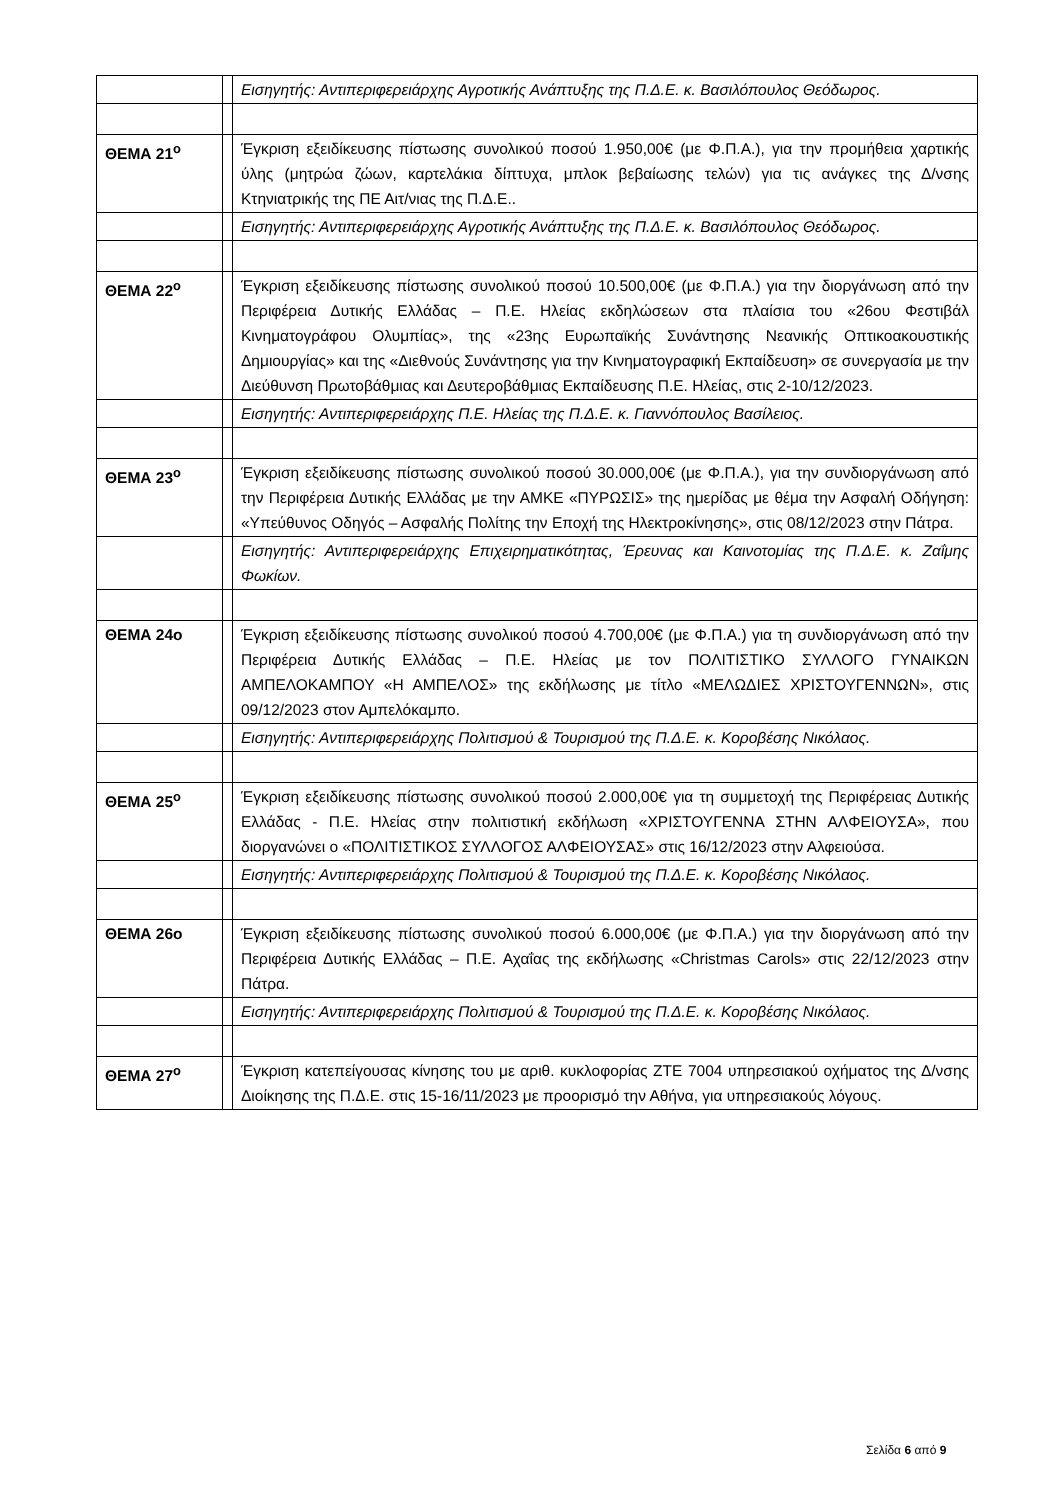| | | Εισηγητής: Αντιπεριφερειάρχης Αγροτικής Ανάπτυξης της Π.Δ.Ε. κ. Βασιλόπουλος Θεόδωρος. |
| ΘΕΜΑ 21<sup>ο</sup> | | Έγκριση εξειδίκευσης πίστωσης συνολικού ποσού 1.950,00€ (με Φ.Π.Α.), για την προμήθεια χαρτικής ύλης (μητρώα ζώων, καρτελάκια δίπτυχα, μπλοκ βεβαίωσης τελών) για τις ανάγκες της Δ/νσης Κτηνιατρικής της ΠΕ Αιτ/νιας της Π.Δ.Ε.. |
| | | Εισηγητής: Αντιπεριφερειάρχης Αγροτικής Ανάπτυξης της Π.Δ.Ε. κ. Βασιλόπουλος Θεόδωρος. |
| ΘΕΜΑ 22<sup>ο</sup> | | Έγκριση εξειδίκευσης πίστωσης συνολικού ποσού 10.500,00€ (με Φ.Π.Α.) για την διοργάνωση από την Περιφέρεια Δυτικής Ελλάδας – Π.Ε. Ηλείας εκδηλώσεων στα πλαίσια του «26ου Φεστιβάλ Κινηματογράφου Ολυμπίας», της «23ης Ευρωπαϊκής Συνάντησης Νεανικής Οπτικοακουστικής Δημιουργίας» και της «Διεθνούς Συνάντησης για την Κινηματογραφική Εκπαίδευση» σε συνεργασία με την Διεύθυνση Πρωτοβάθμιας και Δευτεροβάθμιας Εκπαίδευσης Π.Ε. Ηλείας, στις 2-10/12/2023. |
| | | Εισηγητής: Αντιπεριφερειάρχης Π.Ε. Ηλείας της Π.Δ.Ε. κ. Γιαννόπουλος Βασίλειος. |
| ΘΕΜΑ 23<sup>ο</sup> | | Έγκριση εξειδίκευσης πίστωσης συνολικού ποσού 30.000,00€ (με Φ.Π.Α.), για την συνδιοργάνωση από την Περιφέρεια Δυτικής Ελλάδας με την ΑΜΚΕ «ΠΥΡΩΣΙΣ» της ημερίδας με θέμα την Ασφαλή Οδήγηση: «Υπεύθυνος Οδηγός – Ασφαλής Πολίτης την Εποχή της Ηλεκτροκίνησης», στις 08/12/2023 στην Πάτρα. |
| | | Εισηγητής: Αντιπεριφερειάρχης Επιχειρηματικότητας, Έρευνας και Καινοτομίας της Π.Δ.Ε. κ. Ζαΐμης Φωκίων. |
| ΘΕΜΑ 24ο | | Έγκριση εξειδίκευσης πίστωσης συνολικού ποσού 4.700,00€ (με Φ.Π.Α.) για τη συνδιοργάνωση από την Περιφέρεια Δυτικής Ελλάδας – Π.Ε. Ηλείας με τον ΠΟΛΙΤΙΣΤΙΚΟ ΣΥΛΛΟΓΟ ΓΥΝΑΙΚΩΝ ΑΜΠΕΛΟΚΑΜΠΟΥ «Η ΑΜΠΕΛΟΣ» της εκδήλωσης με τίτλο «ΜΕΛΩΔΙΕΣ ΧΡΙΣΤΟΥΓΕΝΝΩΝ», στις 09/12/2023 στον Αμπελόκαμπο. |
| | | Εισηγητής: Αντιπεριφερειάρχης Πολιτισμού & Τουρισμού της Π.Δ.Ε. κ. Κοροβέσης Νικόλαος. |
| ΘΕΜΑ 25<sup>ο</sup> | | Έγκριση εξειδίκευσης πίστωσης συνολικού ποσού 2.000,00€ για τη συμμετοχή της Περιφέρειας Δυτικής Ελλάδας - Π.Ε. Ηλείας στην πολιτιστική εκδήλωση «ΧΡΙΣΤΟΥΓΕΝΝΑ ΣΤΗΝ ΑΛΦΕΙΟΥΣΑ», που διοργανώνει ο «ΠΟΛΙΤΙΣΤΙΚΟΣ ΣΥΛΛΟΓΟΣ ΑΛΦΕΙΟΥΣΑΣ» στις 16/12/2023 στην Αλφειούσα. |
| | | Εισηγητής: Αντιπεριφερειάρχης Πολιτισμού & Τουρισμού της Π.Δ.Ε. κ. Κοροβέσης Νικόλαος. |
| ΘΕΜΑ 26ο | | Έγκριση εξειδίκευσης πίστωσης συνολικού ποσού 6.000,00€ (με Φ.Π.Α.) για την διοργάνωση από την Περιφέρεια Δυτικής Ελλάδας – Π.Ε. Αχαΐας της εκδήλωσης «Christmas Carols» στις 22/12/2023 στην Πάτρα. |
| | | Εισηγητής: Αντιπεριφερειάρχης Πολιτισμού & Τουρισμού της Π.Δ.Ε. κ. Κοροβέσης Νικόλαος. |
| ΘΕΜΑ 27<sup>ο</sup> | | Έγκριση κατεπείγουσας κίνησης του με αριθ. κυκλοφορίας ΖΤΕ 7004 υπηρεσιακού οχήματος της Δ/νσης Διοίκησης της Π.Δ.Ε. στις 15-16/11/2023 με προορισμό την Αθήνα, για υπηρεσιακούς λόγους. |
Σελίδα 6 από 9